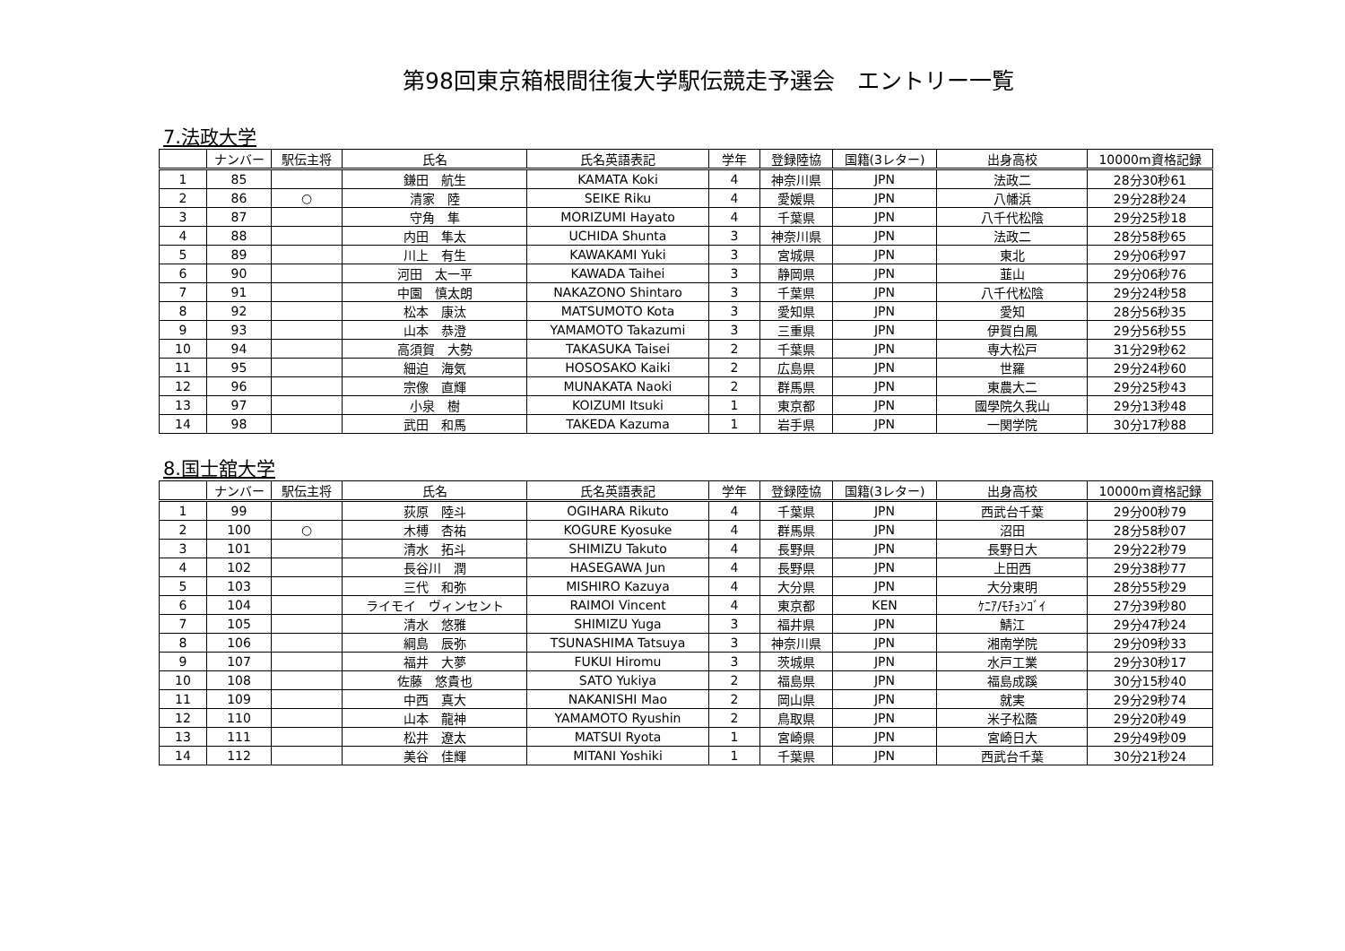第98回東京箱根間往復大学駅伝競走予選会　エントリー一覧
7.法政大学
| | ナンバー | 駅伝主将 | 氏名 | 氏名英語表記 | 学年 | 登録陸協 | 国籍(3レター) | 出身高校 | 10000m資格記録 |
| --- | --- | --- | --- | --- | --- | --- | --- | --- | --- |
| 1 | 85 | | 鎌田 航生 | KAMATA Koki | 4 | 神奈川県 | JPN | 法政二 | 28分30秒61 |
| 2 | 86 | ○ | 清家 陸 | SEIKE Riku | 4 | 愛媛県 | JPN | 八幡浜 | 29分28秒24 |
| 3 | 87 | | 守角 隼 | MORIZUMI Hayato | 4 | 千葉県 | JPN | 八千代松陰 | 29分25秒18 |
| 4 | 88 | | 内田 隼太 | UCHIDA Shunta | 3 | 神奈川県 | JPN | 法政二 | 28分58秒65 |
| 5 | 89 | | 川上 有生 | KAWAKAMI Yuki | 3 | 宮城県 | JPN | 東北 | 29分06秒97 |
| 6 | 90 | | 河田 太一平 | KAWADA Taihei | 3 | 静岡県 | JPN | 韮山 | 29分06秒76 |
| 7 | 91 | | 中園 慎太朗 | NAKAZONO Shintaro | 3 | 千葉県 | JPN | 八千代松陰 | 29分24秒58 |
| 8 | 92 | | 松本 康汰 | MATSUMOTO Kota | 3 | 愛知県 | JPN | 愛知 | 28分56秒35 |
| 9 | 93 | | 山本 恭澄 | YAMAMOTO Takazumi | 3 | 三重県 | JPN | 伊賀白鳳 | 29分56秒55 |
| 10 | 94 | | 高須賀 大勢 | TAKASUKA Taisei | 2 | 千葉県 | JPN | 専大松戸 | 31分29秒62 |
| 11 | 95 | | 細迫 海気 | HOSOSAKO Kaiki | 2 | 広島県 | JPN | 世羅 | 29分24秒60 |
| 12 | 96 | | 宗像 直輝 | MUNAKATA Naoki | 2 | 群馬県 | JPN | 東農大二 | 29分25秒43 |
| 13 | 97 | | 小泉 樹 | KOIZUMI Itsuki | 1 | 東京都 | JPN | 國學院久我山 | 29分13秒48 |
| 14 | 98 | | 武田 和馬 | TAKEDA Kazuma | 1 | 岩手県 | JPN | 一関学院 | 30分17秒88 |
8.国士舘大学
| | ナンバー | 駅伝主将 | 氏名 | 氏名英語表記 | 学年 | 登録陸協 | 国籍(3レター) | 出身高校 | 10000m資格記録 |
| --- | --- | --- | --- | --- | --- | --- | --- | --- | --- |
| 1 | 99 | | 荻原 陸斗 | OGIHARA Rikuto | 4 | 千葉県 | JPN | 西武台千葉 | 29分00秒79 |
| 2 | 100 | ○ | 木榑 杏祐 | KOGURE Kyosuke | 4 | 群馬県 | JPN | 沼田 | 28分58秒07 |
| 3 | 101 | | 清水 拓斗 | SHIMIZU Takuto | 4 | 長野県 | JPN | 長野日大 | 29分22秒79 |
| 4 | 102 | | 長谷川 潤 | HASEGAWA Jun | 4 | 長野県 | JPN | 上田西 | 29分38秒77 |
| 5 | 103 | | 三代 和弥 | MISHIRO Kazuya | 4 | 大分県 | JPN | 大分東明 | 28分55秒29 |
| 6 | 104 | | ライモイ ヴィンセント | RAIMOI Vincent | 4 | 東京都 | KEN | ｹﾆｱ/ﾓﾁｮﾝｺﾞｲ | 27分39秒80 |
| 7 | 105 | | 清水 悠雅 | SHIMIZU Yuga | 3 | 福井県 | JPN | 鯖江 | 29分47秒24 |
| 8 | 106 | | 綱島 辰弥 | TSUNASHIMA Tatsuya | 3 | 神奈川県 | JPN | 湘南学院 | 29分09秒33 |
| 9 | 107 | | 福井 大夢 | FUKUI Hiromu | 3 | 茨城県 | JPN | 水戸工業 | 29分30秒17 |
| 10 | 108 | | 佐藤 悠貴也 | SATO Yukiya | 2 | 福島県 | JPN | 福島成蹊 | 30分15秒40 |
| 11 | 109 | | 中西 真大 | NAKANISHI Mao | 2 | 岡山県 | JPN | 就実 | 29分29秒74 |
| 12 | 110 | | 山本 龍神 | YAMAMOTO Ryushin | 2 | 鳥取県 | JPN | 米子松蔭 | 29分20秒49 |
| 13 | 111 | | 松井 遼太 | MATSUI Ryota | 1 | 宮崎県 | JPN | 宮崎日大 | 29分49秒09 |
| 14 | 112 | | 美谷 佳輝 | MITANI Yoshiki | 1 | 千葉県 | JPN | 西武台千葉 | 30分21秒24 |